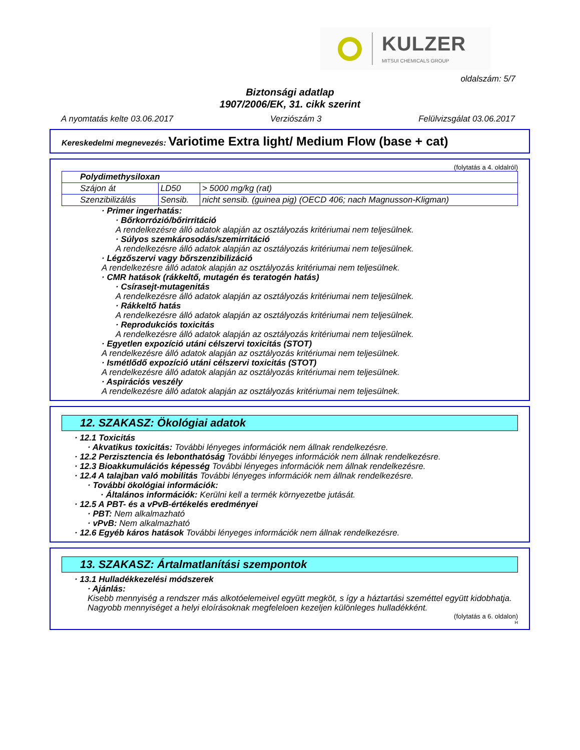KULZER
MITSUI CHEMICALS GROUP
oldalszám: 5/7
Biztonsági adatlap
1907/2006/EK, 31. cikk szerint
A nyomtatás kelte 03.06.2017 Verziószám 3 Felülvizsgálat 03.06.2017
Kereskedelmi megnevezés: Variotime Extra light/ Medium Flow (base + cat)
(folytatás a 4. oldalról)
| Polydimethysiloxan | | |
| Szájon át | LD50 | > 5000 mg/kg (rat) |
| Szenzibilizálás | Sensib. | nicht sensib. (guinea pig) (OECD 406; nach Magnusson-Kligman) |
· Primer ingerhatás:
· Bőrkorrózió/bőrirritáció
A rendelkezésre álló adatok alapján az osztályozás kritériumai nem teljesülnek.
· Súlyos szemkárosodás/szemirritáció
A rendelkezésre álló adatok alapján az osztályozás kritériumai nem teljesülnek.
· Légzőszervi vagy bőrszenzibilizáció
A rendelkezésre álló adatok alapján az osztályozás kritériumai nem teljesülnek.
· CMR hatások (rákkeltő, mutagén és teratogén hatás)
· Csírasejt-mutagenitás
A rendelkezésre álló adatok alapján az osztályozás kritériumai nem teljesülnek.
· Rákkeltő hatás
A rendelkezésre álló adatok alapján az osztályozás kritériumai nem teljesülnek.
· Reprodukciós toxicitás
A rendelkezésre álló adatok alapján az osztályozás kritériumai nem teljesülnek.
· Egyetlen expozíció utáni célszervi toxicitás (STOT)
A rendelkezésre álló adatok alapján az osztályozás kritériumai nem teljesülnek.
· Ismétlődő expozíció utáni célszervi toxicitás (STOT)
A rendelkezésre álló adatok alapján az osztályozás kritériumai nem teljesülnek.
· Aspirációs veszély
A rendelkezésre álló adatok alapján az osztályozás kritériumai nem teljesülnek.
12. SZAKASZ: Ökológiai adatok
· 12.1 Toxicitás
· Akvatikus toxicitás: További lényeges információk nem állnak rendelkezésre.
· 12.2 Perzisztencia és lebonthatóság További lényeges információk nem állnak rendelkezésre.
· 12.3 Bioakkumulációs képesség További lényeges információk nem állnak rendelkezésre.
· 12.4 A talajban való mobilitás További lényeges információk nem állnak rendelkezésre.
· További ökológiai információk:
· Általános információk: Kerülni kell a termék környezetbe jutását.
· 12.5 A PBT- és a vPvB-értékelés eredményei
· PBT: Nem alkalmazható
· vPvB: Nem alkalmazható
· 12.6 Egyéb káros hatások További lényeges információk nem állnak rendelkezésre.
13. SZAKASZ: Ártalmatlanítási szempontok
· 13.1 Hulladékkezelési módszerek
· Ajánlás:
Kisebb mennyiség a rendszer más alkotóelemeivel együtt megköt, s így a háztartási szeméttel együtt kidobhatja. Nagyobb mennyiséget a helyi eloírásoknak megfeleloen kezeljen különleges hulladékként.
(folytatás a 6. oldalon)
H